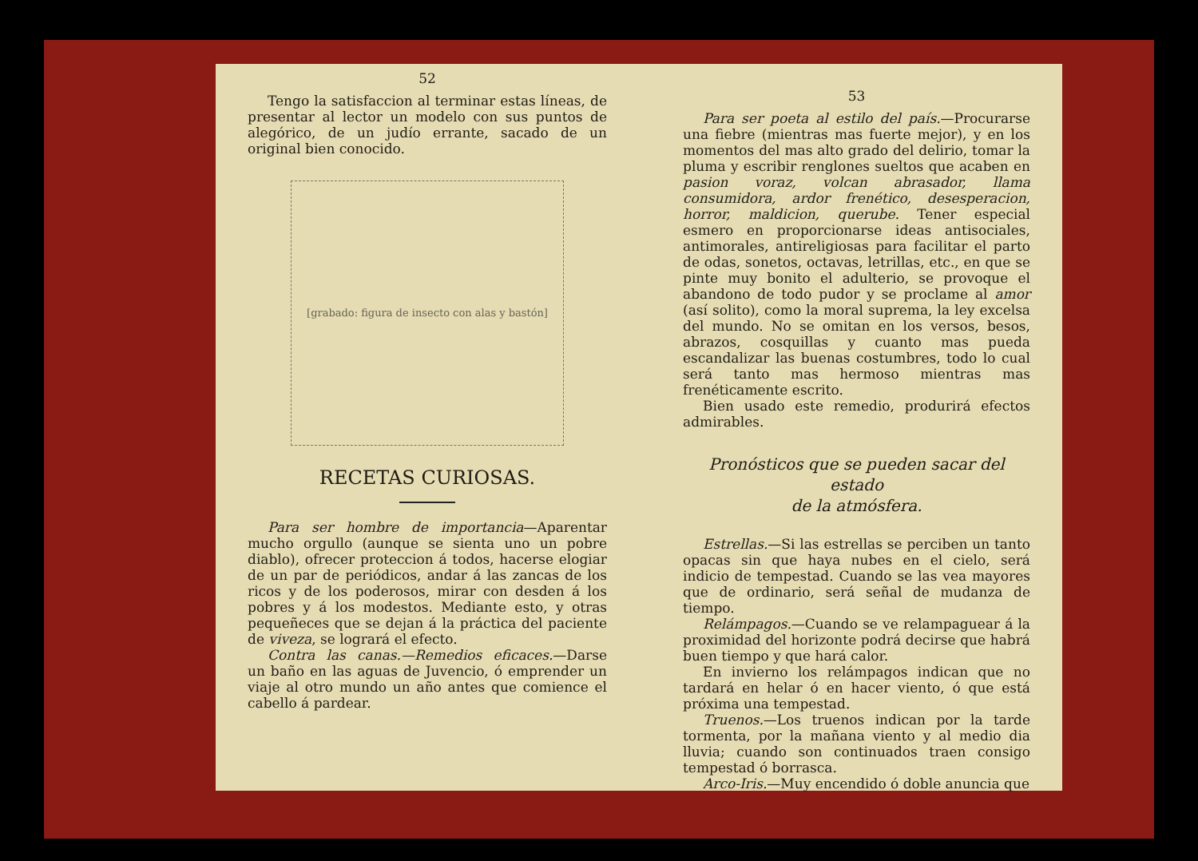52
Tengo la satisfaccion al terminar estas líneas, de presentar al lector un modelo con sus puntos de alegórico, de un judío errante, sacado de un original bien conocido.
[grabado: figura de insecto con alas y bastón]
RECETAS CURIOSAS.
Para ser hombre de importancia—Aparentar mucho orgullo (aunque se sienta uno un pobre diablo), ofrecer proteccion á todos, hacerse elogiar de un par de periódicos, andar á las zancas de los ricos y de los poderosos, mirar con desden á los pobres y á los modestos. Mediante esto, y otras pequeñeces que se dejan á la práctica del paciente de viveza, se logrará el efecto.
Contra las canas.—Remedios eficaces.—Darse un baño en las aguas de Juvencio, ó emprender un viaje al otro mundo un año antes que comience el cabello á pardear.
53
Para ser poeta al estilo del país.—Procurarse una fiebre (mientras mas fuerte mejor), y en los momentos del mas alto grado del delirio, tomar la pluma y escribir renglones sueltos que acaben en pasion voraz, volcan abrasador, llama consumidora, ardor frenético, desesperacion, horror, maldicion, querube. Tener especial esmero en proporcionarse ideas antisociales, antimorales, antireligiosas para facilitar el parto de odas, sonetos, octavas, letrillas, etc., en que se pinte muy bonito el adulterio, se provoque el abandono de todo pudor y se proclame al amor (así solito), como la moral suprema, la ley excelsa del mundo. No se omitan en los versos, besos, abrazos, cosquillas y cuanto mas pueda escandalizar las buenas costumbres, todo lo cual será tanto mas hermoso mientras mas frenéticamente escrito.
Bien usado este remedio, produrirá efectos admirables.
Pronósticos que se pueden sacar del estado
de la atmósfera.
Estrellas.—Si las estrellas se perciben un tanto opacas sin que haya nubes en el cielo, será indicio de tempestad. Cuando se las vea mayores que de ordinario, será señal de mudanza de tiempo.
Relámpagos.—Cuando se ve relampaguear á la proximidad del horizonte podrá decirse que habrá buen tiempo y que hará calor.
En invierno los relámpagos indican que no tardará en helar ó en hacer viento, ó que está próxima una tempestad.
Truenos.—Los truenos indican por la tarde tormenta, por la mañana viento y al medio dia lluvia; cuando son continuados traen consigo tempestad ó borrasca.
Arco-Iris.—Muy encendido ó doble anuncia que